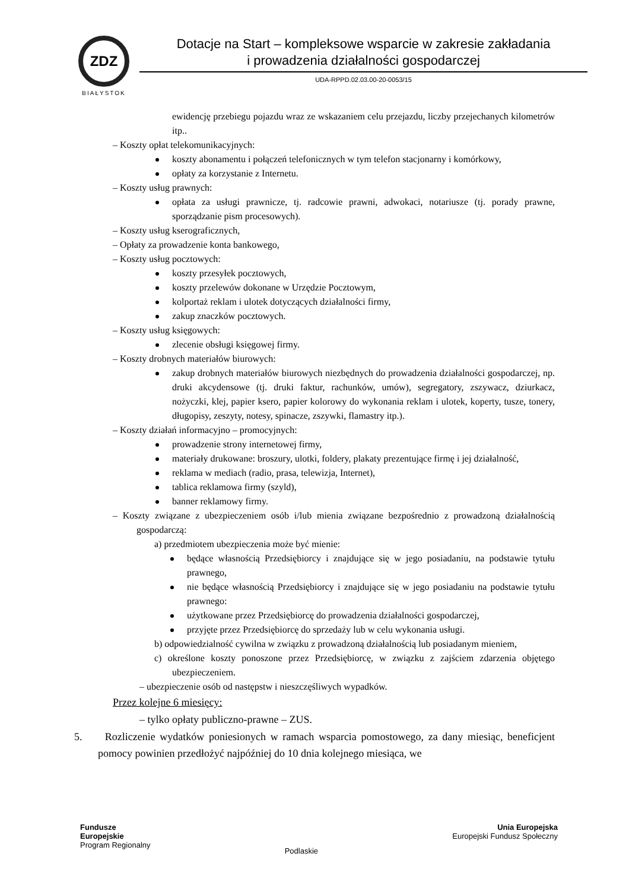ZDZ
BIAŁYSTOK
Dotacje na Start – kompleksowe wsparcie w zakresie zakładania
i prowadzenia działalności gospodarczej
UDA-RPPD.02.03.00-20-0053/15
ewidencję przebiegu pojazdu wraz ze wskazaniem celu przejazdu, liczby przejechanych kilometrów itp..
– Koszty opłat telekomunikacyjnych:
koszty abonamentu i połączeń telefonicznych w tym telefon stacjonarny i komórkowy,
opłaty za korzystanie z Internetu.
– Koszty usług prawnych:
opłata za usługi prawnicze, tj. radcowie prawni, adwokaci, notariusze (tj. porady prawne, sporządzanie pism procesowych).
– Koszty usług kserograficznych,
– Opłaty za prowadzenie konta bankowego,
– Koszty usług pocztowych:
koszty przesyłek pocztowych,
koszty przelewów dokonane w Urzędzie Pocztowym,
kolportaż reklam i ulotek dotyczących działalności firmy,
zakup znaczków pocztowych.
– Koszty usług księgowych:
zlecenie obsługi księgowej firmy.
– Koszty drobnych materiałów biurowych:
zakup drobnych materiałów biurowych niezbędnych do prowadzenia działalności gospodarczej, np. druki akcydensowe (tj. druki faktur, rachunków, umów), segregatory, zszywacz, dziurkacz, nożyczki, klej, papier ksero, papier kolorowy do wykonania reklam i ulotek, koperty, tusze, tonery, długopisy, zeszyty, notesy, spinacze, zszywki, flamastry itp.).
– Koszty działań informacyjno – promocyjnych:
prowadzenie strony internetowej firmy,
materiały drukowane: broszury, ulotki, foldery, plakaty prezentujące firmę i jej działalność,
reklama w mediach (radio, prasa, telewizja, Internet),
tablica reklamowa firmy (szyld),
banner reklamowy firmy.
– Koszty związane z ubezpieczeniem osób i/lub mienia związane bezpośrednio z prowadzoną działalnością gospodarczą:
a) przedmiotem ubezpieczenia może być mienie:
będące własnością Przedsiębiorcy i znajdujące się w jego posiadaniu, na podstawie tytułu prawnego,
nie będące własnością Przedsiębiorcy i znajdujące się w jego posiadaniu na podstawie tytułu prawnego:
użytkowane przez Przedsiębiorcę do prowadzenia działalności gospodarczej,
przyjęte przez Przedsiębiorcę do sprzedaży lub w celu wykonania usługi.
b) odpowiedzialność cywilna w związku z prowadzoną działalnością lub posiadanym mieniem,
c) określone koszty ponoszone przez Przedsiębiorcę, w związku z zajściem zdarzenia objętego ubezpieczeniem.
– ubezpieczenie osób od następstw i nieszczęśliwych wypadków.
Przez kolejne 6 miesięcy:
– tylko opłaty publiczno-prawne – ZUS.
5. Rozliczenie wydatków poniesionych w ramach wsparcia pomostowego, za dany miesiąc, beneficjent pomocy powinien przedłożyć najpóźniej do 10 dnia kolejnego miesiąca, we
Fundusze
Europejskie
Program Regionalny
Podlaskie
Unia Europejska
Europejski Fundusz Społeczny